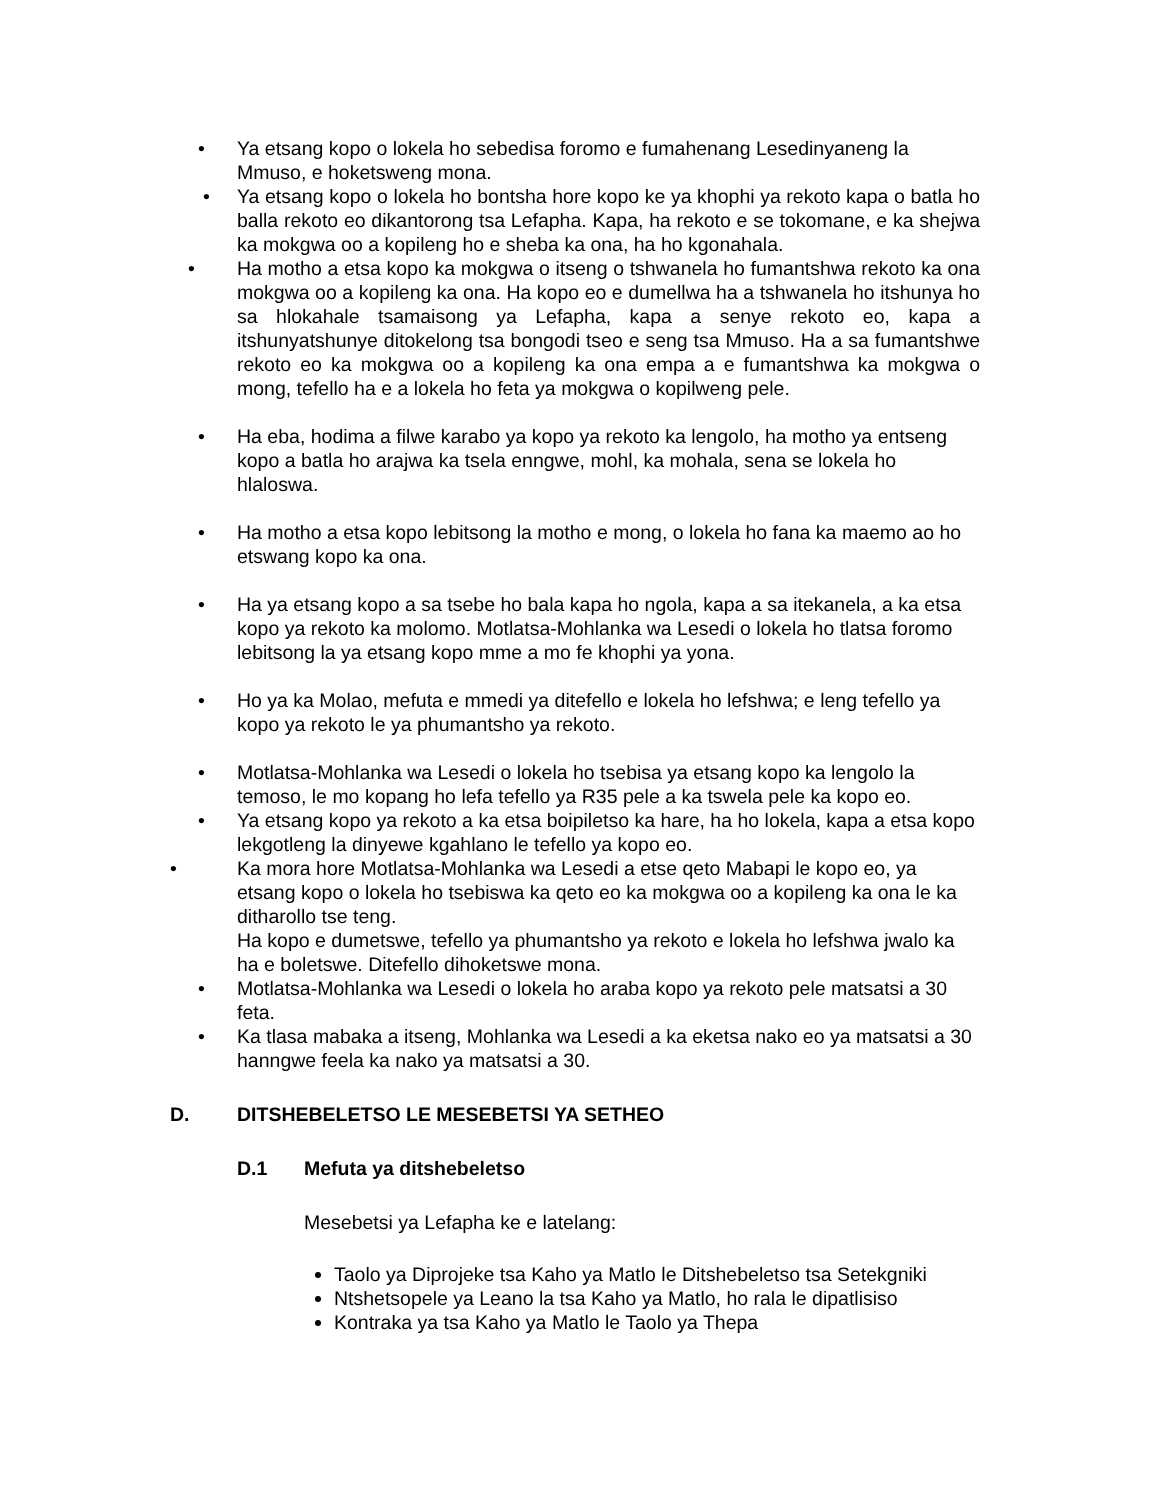• Ya etsang kopo o lokela ho sebedisa foromo e fumahenang Lesedinyaneng la Mmuso, e hoketsweng mona.
• Ya etsang kopo o lokela ho bontsha hore kopo ke ya khophi ya rekoto kapa o batla ho balla rekoto eo dikantorong tsa Lefapha. Kapa, ha rekoto e se tokomane, e ka shejwa ka mokgwa oo a kopileng ho e sheba ka ona, ha ho kgonahala.
• Ha motho a etsa kopo ka mokgwa o itseng o tshwanela ho fumantshwa rekoto ka ona mokgwa oo a kopileng ka ona. Ha kopo eo e dumellwa ha a tshwanela ho itshunya ho sa hlokahale tsamaisong ya Lefapha, kapa a senye rekoto eo, kapa a itshunyatshunye ditokelong tsa bongodi tseo e seng tsa Mmuso. Ha a sa fumantshwe rekoto eo ka mokgwa oo a kopileng ka ona empa a e fumantshwa ka mokgwa o mong, tefello ha e a lokela ho feta ya mokgwa o kopilweng pele.
• Ha eba, hodima a filwe karabo ya kopo ya rekoto ka lengolo, ha motho ya entseng kopo a batla ho arajwa ka tsela enngwe, mohl, ka mohala, sena se lokela ho hlaloswa.
• Ha motho a etsa kopo lebitsong la motho e mong, o lokela ho fana ka maemo ao ho etswang kopo ka ona.
• Ha ya etsang kopo a sa tsebe ho bala kapa ho ngola, kapa a sa itekanela, a ka etsa kopo ya rekoto ka molomo. Motlatsa-Mohlanka wa Lesedi o lokela ho tlatsa foromo lebitsong la ya etsang kopo mme a mo fe khophi ya yona.
• Ho ya ka Molao, mefuta e mmedi ya ditefello e lokela ho lefshwa; e leng tefello ya kopo ya rekoto le ya phumantsho ya rekoto.
• Motlatsa-Mohlanka wa Lesedi o lokela ho tsebisa ya etsang kopo ka lengolo la temoso, le mo kopang ho lefa tefello ya R35 pele a ka tswela pele ka kopo eo.
• Ya etsang kopo ya rekoto a ka etsa boipiletso ka hare, ha ho lokela, kapa a etsa kopo lekgotleng la dinyewe kgahlano le tefello ya kopo eo.
• Ka mora hore Motlatsa-Mohlanka wa Lesedi a etse qeto Mabapi le kopo eo, ya etsang kopo o lokela ho tsebiswa ka qeto eo ka mokgwa oo a kopileng ka ona le ka ditharollo tse teng.
Ha kopo e dumetswe, tefello ya phumantsho ya rekoto e lokela ho lefshwa jwalo ka ha e boletswe. Ditefello dihoketswe mona.
• Motlatsa-Mohlanka wa Lesedi o lokela ho araba kopo ya rekoto pele matsatsi a 30 feta.
• Ka tlasa mabaka a itseng, Mohlanka wa Lesedi a ka eketsa nako eo ya matsatsi a 30 hanngwe feela ka nako ya matsatsi a 30.
D. DITSHEBELETSO LE MESEBETSI YA SETHEO
D.1 Mefuta ya ditshebeletso
Mesebetsi ya Lefapha ke e latelang:
Taolo ya Diprojeke tsa Kaho ya Matlo le Ditshebeletso tsa Setekgniki
Ntshetsopele ya Leano la tsa Kaho ya Matlo, ho rala le dipatlisiso
Kontraka ya tsa Kaho ya Matlo le Taolo ya Thepa